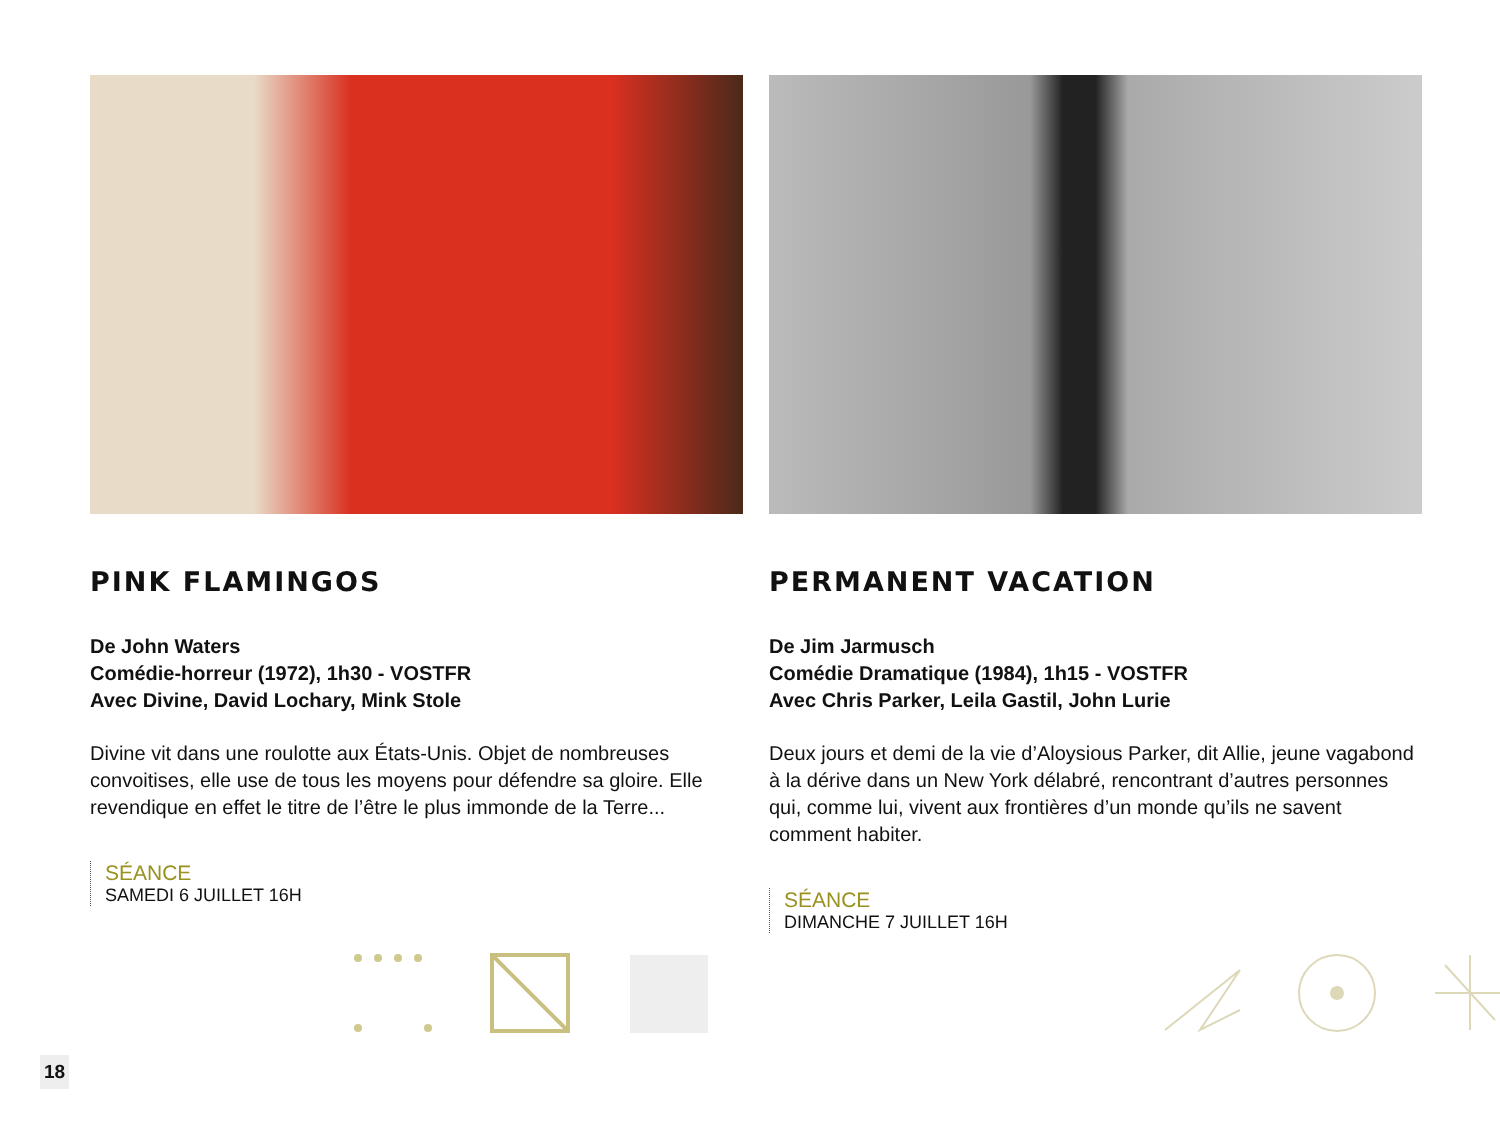PINK FLAMINGOS
De John Waters
Comédie-horreur (1972), 1h30 - VOSTFR
Avec Divine, David Lochary, Mink Stole
Divine vit dans une roulotte aux États-Unis. Objet de nombreuses convoitises, elle use de tous les moyens pour défendre sa gloire. Elle revendique en effet le titre de l’être le plus immonde de la Terre...
SÉANCE
SAMEDI 6 JUILLET 16H
PERMANENT VACATION
De Jim Jarmusch
Comédie Dramatique (1984), 1h15 - VOSTFR
Avec Chris Parker, Leila Gastil, John Lurie
Deux jours et demi de la vie d’Aloysious Parker, dit Allie, jeune vagabond à la dérive dans un New York délabré, rencontrant d’autres personnes qui, comme lui, vivent aux frontières d’un monde qu’ils ne savent comment habiter.
SÉANCE
DIMANCHE 7 JUILLET 16H
18